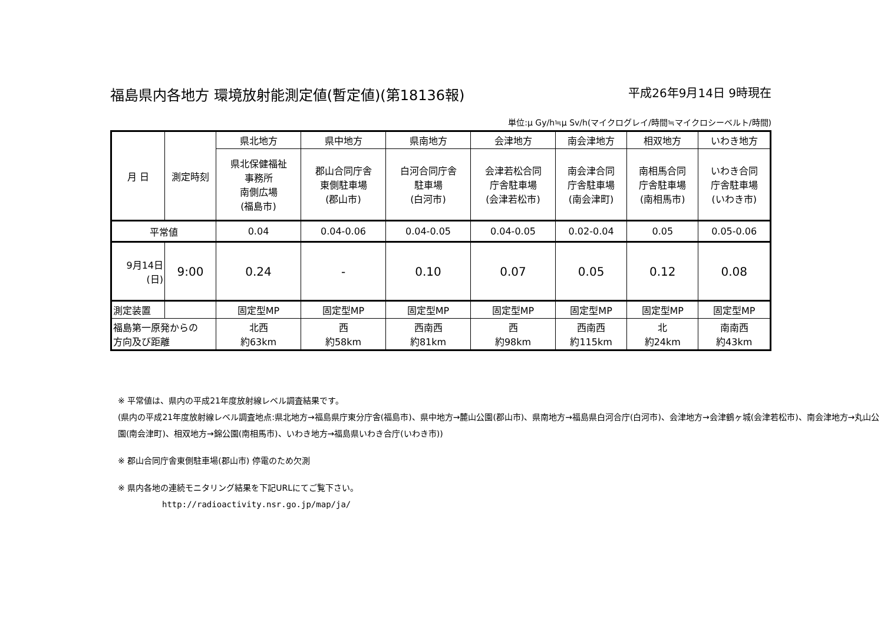福島県内各地方 環境放射能測定値(暫定値)(第18136報) 平成26年9月14日 9時現在
単位:μ Gy/h≒μ Sv/h(マイクログレイ/時間≒マイクロシーベルト/時間)
| 月 日 | 測定時刻 | 県北地方 | 県中地方 | 県南地方 | 会津地方 | 南会津地方 | 相双地方 | いわき地方 |
| --- | --- | --- | --- | --- | --- | --- | --- | --- |
| | | 県北保健福祉 事務所 南側広場 (福島市) | 郡山合同庁舎 東側駐車場 (郡山市) | 白河合同庁舎 駐車場 (白河市) | 会津若松合同 庁舎駐車場 (会津若松市) | 南会津合同 庁舎駐車場 (南会津町) | 南相馬合同 庁舎駐車場 (南相馬市) | いわき合同 庁舎駐車場 (いわき市) |
| 平常値 | | 0.04 | 0.04-0.06 | 0.04-0.05 | 0.04-0.05 | 0.02-0.04 | 0.05 | 0.05-0.06 |
| 9月14日 (日) | 9:00 | 0.24 | - | 0.10 | 0.07 | 0.05 | 0.12 | 0.08 |
| 測定装置 | | 固定型MP | 固定型MP | 固定型MP | 固定型MP | 固定型MP | 固定型MP | 固定型MP |
| 福島第一原発からの 方向及び距離 | | 北西 約63km | 西 約58km | 西南西 約81km | 西 約98km | 西南西 約115km | 北 約24km | 南南西 約43km |
※ 平常値は、県内の平成21年度放射線レベル調査結果です。
(県内の平成21年度放射線レベル調査地点:県北地方→福島県庁東分庁舎(福島市)、県中地方→麓山公園(郡山市)、県南地方→福島県白河合庁(白河市)、会津地方→会津鶴ヶ城(会津若松市)、南会津地方→丸山公園(南会津町)、相双地方→錦公園(南相馬市)、いわき地方→福島県いわき合庁(いわき市))
※ 郡山合同庁舎東側駐車場(郡山市) 停電のため欠測
※ 県内各地の連続モニタリング結果を下記URLにてご覧下さい。
http://radioactivity.nsr.go.jp/map/ja/